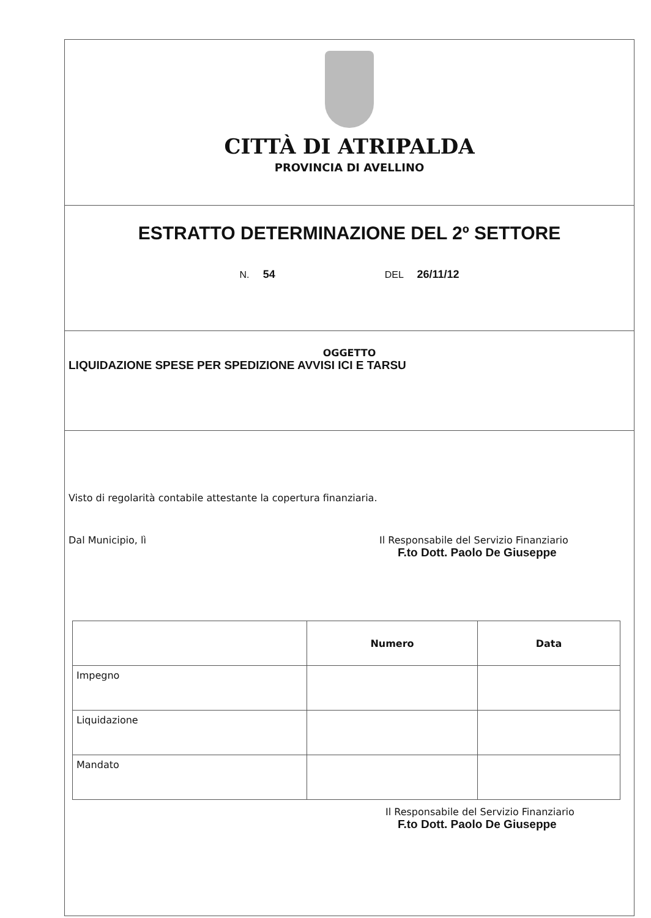CITTÀ DI ATRIPALDA
PROVINCIA DI AVELLINO
ESTRATTO DETERMINAZIONE DEL 2º SETTORE
N. 54 DEL 26/11/12
OGGETTO
LIQUIDAZIONE SPESE PER SPEDIZIONE AVVISI ICI E TARSU
Visto di regolarità contabile attestante la copertura finanziaria.
Dal Municipio, lì Il Responsabile del Servizio Finanziario
F.to Dott. Paolo De Giuseppe
| | Numero | Data |
| --- | --- | --- |
| Impegno | | |
| Liquidazione | | |
| Mandato | | |
Il Responsabile del Servizio Finanziario
F.to Dott. Paolo De Giuseppe